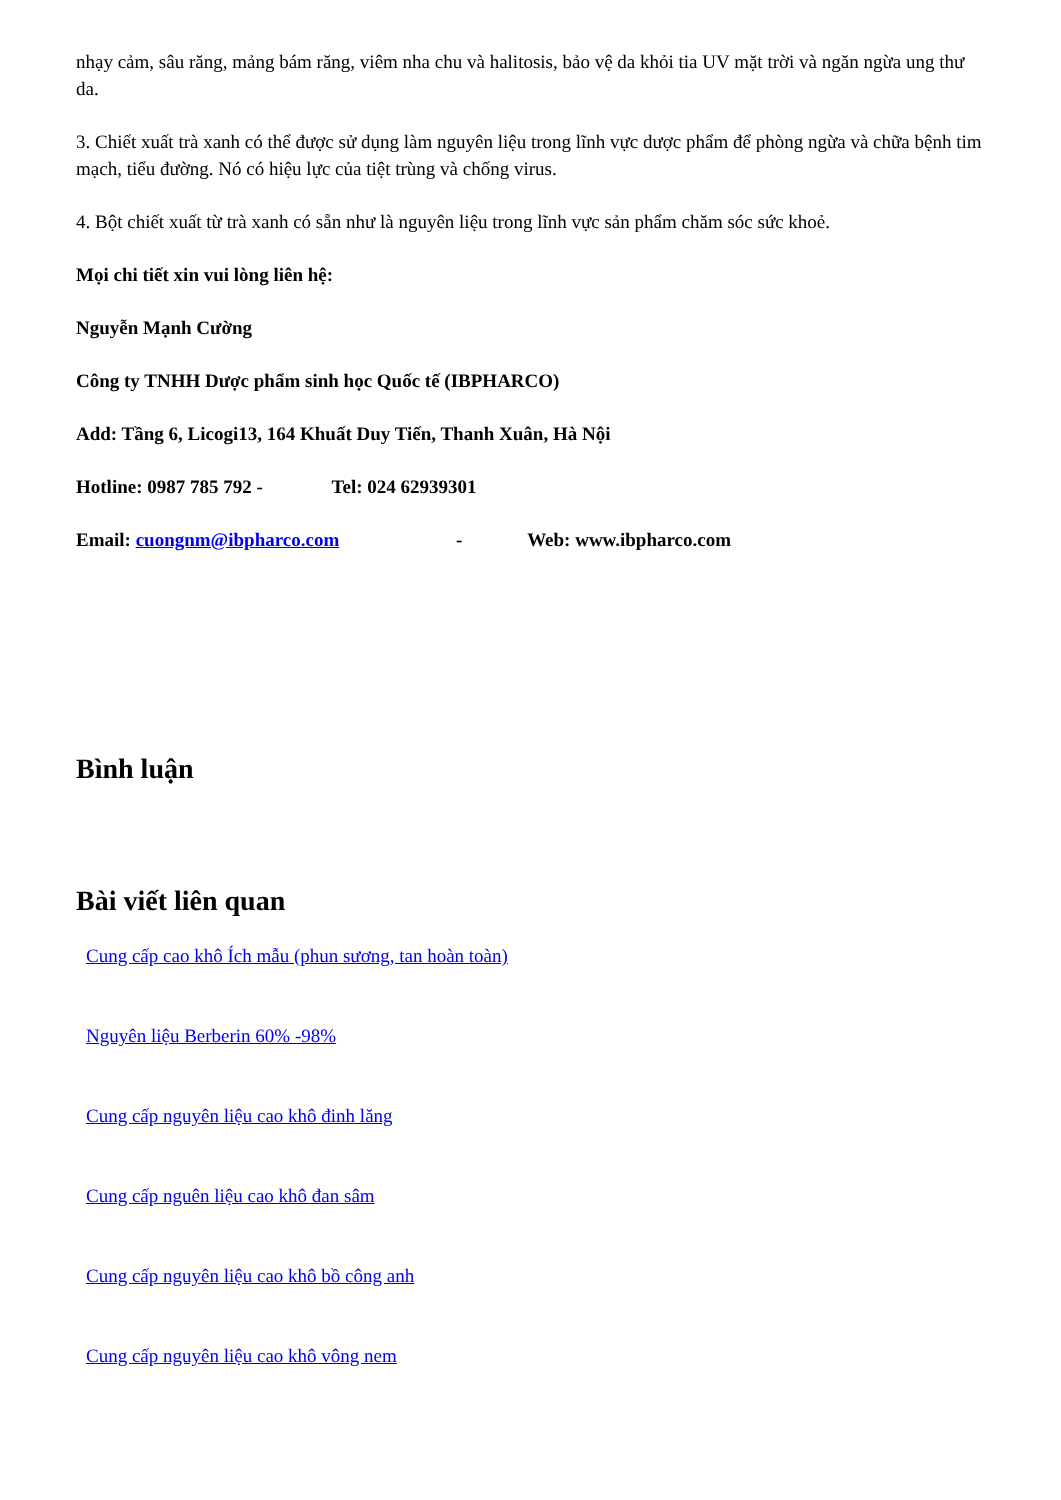nhạy cảm, sâu răng, mảng bám răng, viêm nha chu và halitosis, bảo vệ da khỏi tia UV mặt trời và ngăn ngừa ung thư da.
3. Chiết xuất trà xanh có thể được sử dụng làm nguyên liệu trong lĩnh vực dược phẩm để phòng ngừa và chữa bệnh tim mạch, tiểu đường. Nó có hiệu lực của tiệt trùng và chống virus.
4. Bột chiết xuất từ trà xanh có sẵn như là nguyên liệu trong lĩnh vực sản phẩm chăm sóc sức khoẻ.
Mọi chi tiết xin vui lòng liên hệ:
Nguyễn Mạnh Cường
Công ty TNHH Dược phẩm sinh học Quốc tế (IBPHARCO)
Add: Tầng 6, Licogi13, 164 Khuất Duy Tiến, Thanh Xuân, Hà Nội
Hotline: 0987 785 792 - Tel: 024 62939301
Email: cuongnm@ibpharco.com - Web: www.ibpharco.com
Bình luận
Bài viết liên quan
Cung cấp cao khô Ích mẫu (phun sương, tan hoàn toàn)
Nguyên liệu Berberin 60% -98%
Cung cấp nguyên liệu cao khô đinh lăng
Cung cấp nguên liệu cao khô đan sâm
Cung cấp nguyên liệu cao khô bồ công anh
Cung cấp nguyên liệu cao khô vông nem